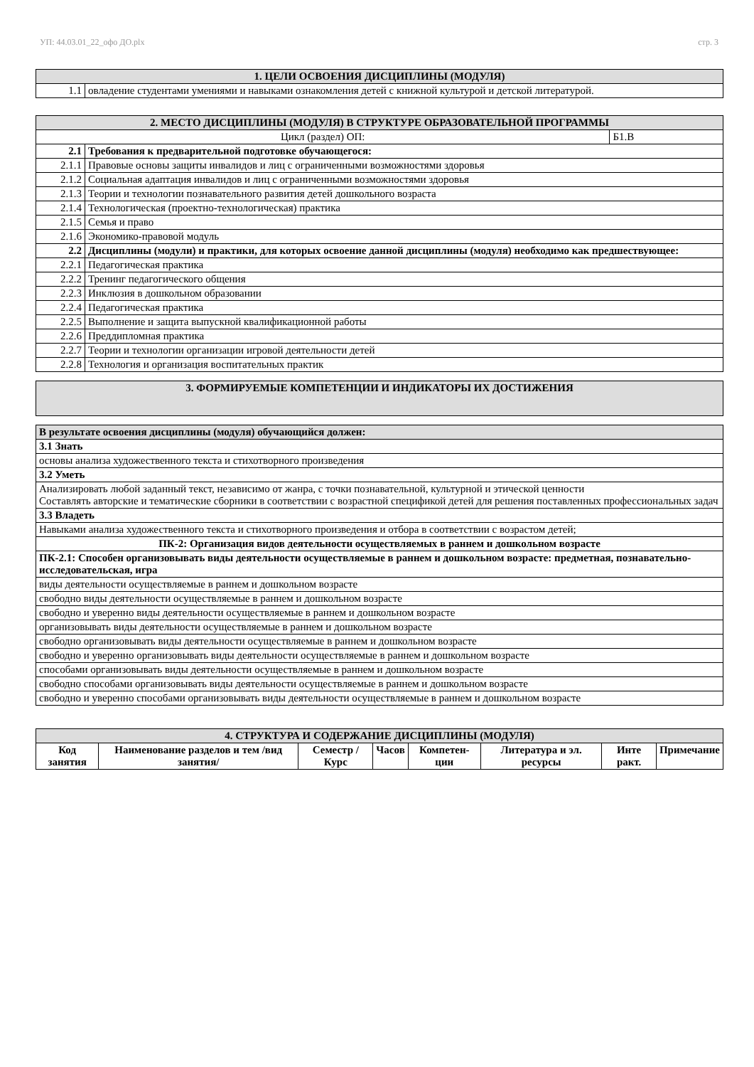УП: 44.03.01_22_офо ДО.plx стр. 3
| 1. ЦЕЛИ ОСВОЕНИЯ ДИСЦИПЛИНЫ (МОДУЛЯ) | |
| 1.1 | овладение студентами умениями и навыками ознакомления детей с книжной культурой и детской литературой. |
| 2. МЕСТО ДИСЦИПЛИНЫ (МОДУЛЯ) В СТРУКТУРЕ ОБРАЗОВАТЕЛЬНОЙ ПРОГРАММЫ | | |
| Цикл (раздел) ОП: | | Б1.В |
| 2.1 | Требования к предварительной подготовке обучающегося: | |
| 2.1.1 | Правовые основы защиты инвалидов и лиц с ограниченными возможностями здоровья | |
| 2.1.2 | Социальная адаптация инвалидов и лиц с ограниченными возможностями здоровья | |
| 2.1.3 | Теории и технологии познавательного развития детей дошкольного возраста | |
| 2.1.4 | Технологическая (проектно-технологическая) практика | |
| 2.1.5 | Семья и право | |
| 2.1.6 | Экономико-правовой модуль | |
| 2.2 | Дисциплины (модули) и практики, для которых освоение данной дисциплины (модуля) необходимо как предшествующее: | |
| 2.2.1 | Педагогическая практика | |
| 2.2.2 | Тренинг педагогического общения | |
| 2.2.3 | Инклюзия в дошкольном образовании | |
| 2.2.4 | Педагогическая практика | |
| 2.2.5 | Выполнение и защита выпускной квалификационной работы | |
| 2.2.6 | Преддипломная практика | |
| 2.2.7 | Теории и технологии организации игровой деятельности детей | |
| 2.2.8 | Технология и организация воспитательных практик | |
| 3. ФОРМИРУЕМЫЕ КОМПЕТЕНЦИИ И ИНДИКАТОРЫ ИХ ДОСТИЖЕНИЯ |
| В результате освоения дисциплины (модуля) обучающийся должен: |
| 3.1 Знать |
| основы анализа художественного текста и стихотворного произведения |
| 3.2 Уметь |
| Анализировать любой заданный текст, независимо от жанра, с точки познавательной, культурной и этической ценности Составлять авторские и тематические сборники в соответствии с возрастной спецификой детей для решения поставленных профессиональных задач |
| 3.3 Владеть |
| Навыками анализа художественного текста и стихотворного произведения и отбора в соответствии с возрастом детей; |
| ПК-2: Организация видов деятельности осуществляемых в раннем и дошкольном возрасте |
| ПК-2.1: Способен организовывать виды деятельности осуществляемые в раннем и дошкольном возрасте: предметная, познавательно-исследовательская, игра |
| виды деятельности осуществляемые в раннем и дошкольном возрасте |
| свободно виды деятельности осуществляемые в раннем и дошкольном возрасте |
| свободно и уверенно виды деятельности осуществляемые в раннем и дошкольном возрасте |
| организовывать виды деятельности осуществляемые в раннем и дошкольном возрасте |
| свободно организовывать виды деятельности осуществляемые в раннем и дошкольном возрасте |
| свободно и уверенно организовывать виды деятельности осуществляемые в раннем и дошкольном возрасте |
| способами организовывать виды деятельности осуществляемые в раннем и дошкольном возрасте |
| свободно способами организовывать виды деятельности осуществляемые в раннем и дошкольном возрасте |
| свободно и уверенно способами организовывать виды деятельности осуществляемые в раннем и дошкольном возрасте |
| 4. СТРУКТУРА И СОДЕРЖАНИЕ ДИСЦИПЛИНЫ (МОДУЛЯ) | | | | | | | |
| Код занятия | Наименование разделов и тем /вид занятия/ | Семестр / Курс | Часов | Компетен-ции | Литература и эл. ресурсы | Инте ракт. | Примечание |